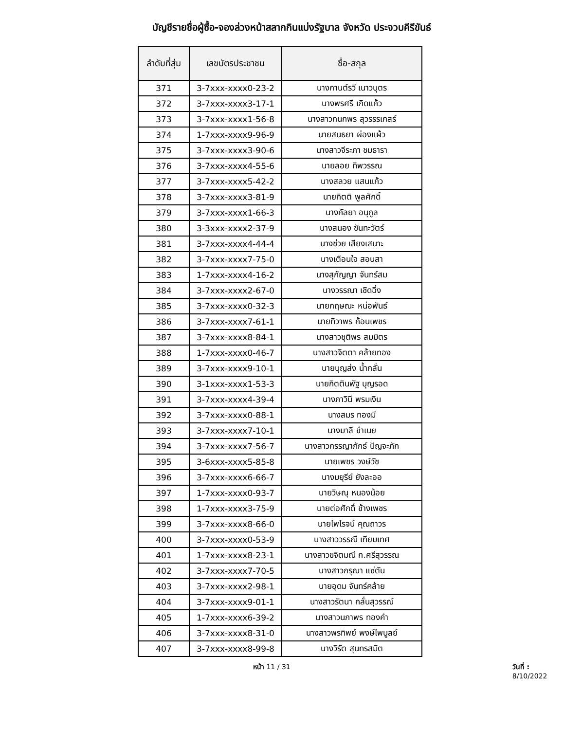บัญชีรายชื่อผู้ซื้อ-จองล่วงหน้าสลากกินแบ่งรัฐบาล จังหวัด ประจวบคีรีขันธ์
| ลำดับที่สุ่ม | เลขบัตรประชาชน | ชื่อ-สกุล |
| --- | --- | --- |
| 371 | 3-7xxx-xxxx0-23-2 | นางกานต์รวี เนาวบุตร |
| 372 | 3-7xxx-xxxx3-17-1 | นางพรศรี เกิดแก้ว |
| 373 | 3-7xxx-xxxx1-56-8 | นางสาวกนกพร สุวรรรเกสร์ |
| 374 | 1-7xxx-xxxx9-96-9 | นายสนธยา ผ่องแผ้ว |
| 375 | 3-7xxx-xxxx3-90-6 | นางสาวจีระภา ชมธารา |
| 376 | 3-7xxx-xxxx4-55-6 | นายลอย ทิพวรรณ |
| 377 | 3-7xxx-xxxx5-42-2 | นางสลวย แสนแก้ว |
| 378 | 3-7xxx-xxxx3-81-9 | นายกิตติ พูลศักดิ์ |
| 379 | 3-7xxx-xxxx1-66-3 | นางกัลยา อนุกูล |
| 380 | 3-3xxx-xxxx2-37-9 | นางสนอง ขันทะวัตร์ |
| 381 | 3-7xxx-xxxx4-44-4 | นางช่วย เสียงเสนาะ |
| 382 | 3-7xxx-xxxx7-75-0 | นางเตือนใจ สอนสา |
| 383 | 1-7xxx-xxxx4-16-2 | นางสุกัญญา จันทร์สม |
| 384 | 3-7xxx-xxxx2-67-0 | นางวรรณา เชิดฉิ่ง |
| 385 | 3-7xxx-xxxx0-32-3 | นายกฤษณะ หน่อพันธ์ |
| 386 | 3-7xxx-xxxx7-61-1 | นายทิวาพร ก้อนเพชร |
| 387 | 3-7xxx-xxxx8-84-1 | นางสาวชุติพร สมมิตร |
| 388 | 1-7xxx-xxxx0-46-7 | นางสาวจิตตา คล้ายทอง |
| 389 | 3-7xxx-xxxx9-10-1 | นายบุญส่ง น้ำกลั่น |
| 390 | 3-1xxx-xxxx1-53-3 | นายกิตตินพัฐ บุญรอด |
| 391 | 3-7xxx-xxxx4-39-4 | นางภาวินี พรมเงิน |
| 392 | 3-7xxx-xxxx0-88-1 | นางสมร ทองมี |
| 393 | 3-7xxx-xxxx7-10-1 | นางมาลี ขำเนย |
| 394 | 3-7xxx-xxxx7-56-7 | นางสาวกรรญาภักธ์ ปัญจะภัก |
| 395 | 3-6xxx-xxxx5-85-8 | นายเพชร วงษ์วัช |
| 396 | 3-7xxx-xxxx6-66-7 | นางมยุรีย์ ยังละออ |
| 397 | 1-7xxx-xxxx0-93-7 | นายวิษณุ หนองน้อย |
| 398 | 1-7xxx-xxxx3-75-9 | นายต่อศักดิ์ ช้างเพชร |
| 399 | 3-7xxx-xxxx8-66-0 | นายไพโรจน์ คุณถาวร |
| 400 | 3-7xxx-xxxx0-53-9 | นางสาววรรณี เทียมเทศ |
| 401 | 1-7xxx-xxxx8-23-1 | นางสาวขจิตมณี ก.ศรีสุวรรณ |
| 402 | 3-7xxx-xxxx7-70-5 | นางสาวกรุณา แซ่ตัน |
| 403 | 3-7xxx-xxxx2-98-1 | นายอุดม จันทร์คล้าย |
| 404 | 3-7xxx-xxxx9-01-1 | นางสาวรัตนา กลั่นสุวรรณ์ |
| 405 | 1-7xxx-xxxx6-39-2 | นางสาวนภาพร ทองคำ |
| 406 | 3-7xxx-xxxx8-31-0 | นางสาวพรทิพย์ พงษ์ไพบูลย์ |
| 407 | 3-7xxx-xxxx8-99-8 | นางวิรัต สุนทรสมิต |
หน้า 11 / 31 วันที่ : 8/10/2022